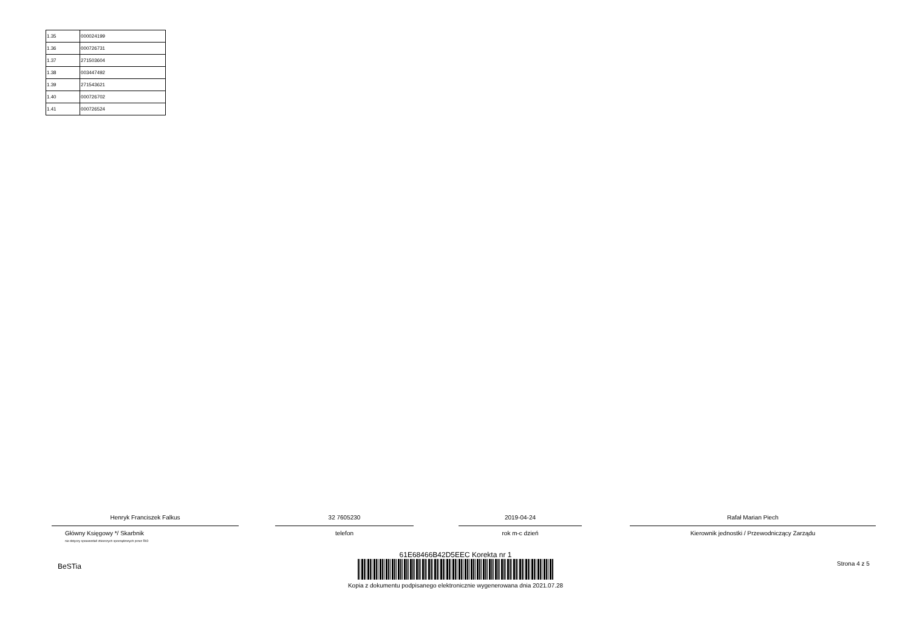| 1.35 | 000024199 |
| 1.36 | 000726731 |
| 1.37 | 271503604 |
| 1.38 | 003447492 |
| 1.39 | 271543621 |
| 1.40 | 000726702 |
| 1.41 | 000726524 |
Henryk Franciszek Falkus
Główny Księgowy */ Skarbnik
nie dotyczy sprawozdań zbiorczych sporządzonych przez RIO
32 7605230
telefon
2019-04-24
rok m-c dzień
Rafał Marian Piech
Kierownik jednostki / Przewodniczący Zarządu
BeSTia Strona 4 z 5
61E68466B42D5EEC Korekta nr 1
Kopia z dokumentu podpisanego elektronicznie wygenerowana dnia 2021.07.28